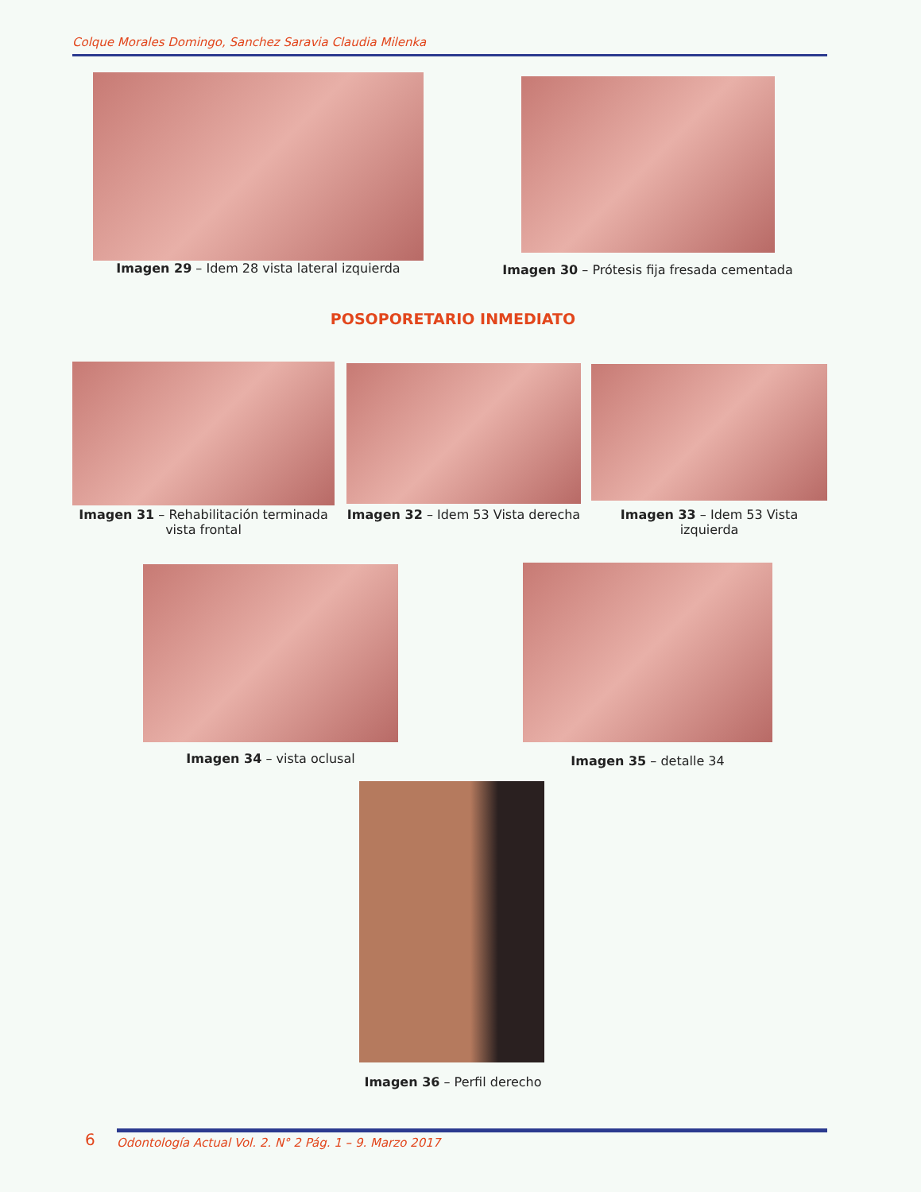Colque Morales Domingo, Sanchez Saravia Claudia Milenka
Imagen 29 – Idem 28 vista lateral izquierda Imagen 30 – Prótesis fija fresada cementada
POSOPORETARIO INMEDIATO
Imagen 31 – Rehabilitación terminada vista frontal
Imagen 32 – Idem 53 Vista derecha
Imagen 33 – Idem 53 Vista izquierda
Imagen 34 – vista oclusal Imagen 35 – detalle 34
Imagen 36 – Perfil derecho
6 Odontología Actual Vol. 2. N° 2 Pág. 1 – 9. Marzo 2017